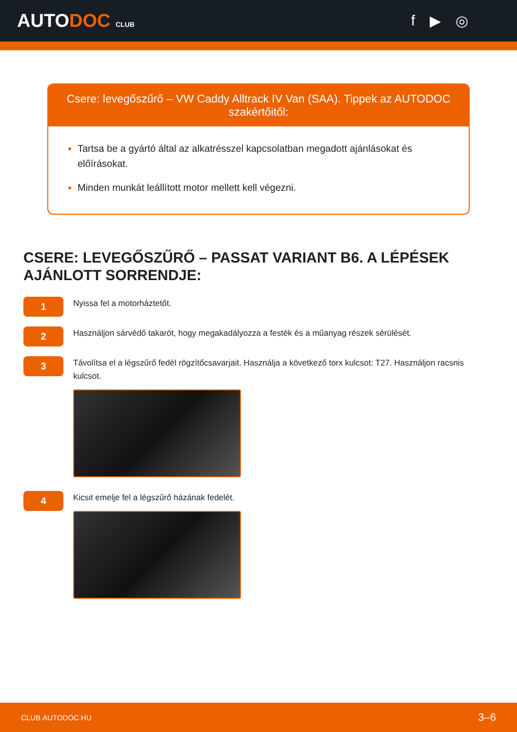AUTODOC CLUB
f ▶ ◎
Csere: levegőszűrő – VW Caddy Alltrack IV Van (SAA). Tippek az AUTODOC szakértőitől:
Tartsa be a gyártó által az alkatrésszel kapcsolatban megadott ajánlásokat és előírásokat.
Minden munkát leállított motor mellett kell végezni.
CSERE: LEVEGŐSZŰRŐ – PASSAT VARIANT B6. A LÉPÉSEK AJÁNLOTT SORRENDJE:
1
Nyissa fel a motorháztetőt.
2
Használjon sárvédő takarót, hogy megakadályozza a festék és a műanyag részek sérülését.
3
Távolítsa el a légszűrő fedél rögzítőcsavarjait. Használja a következő torx kulcsot: T27. Használjon racsnis kulcsot.
4
Kicsit emelje fel a légszűrő házának fedelét.
CLUB.AUTODOC.HU 3–6